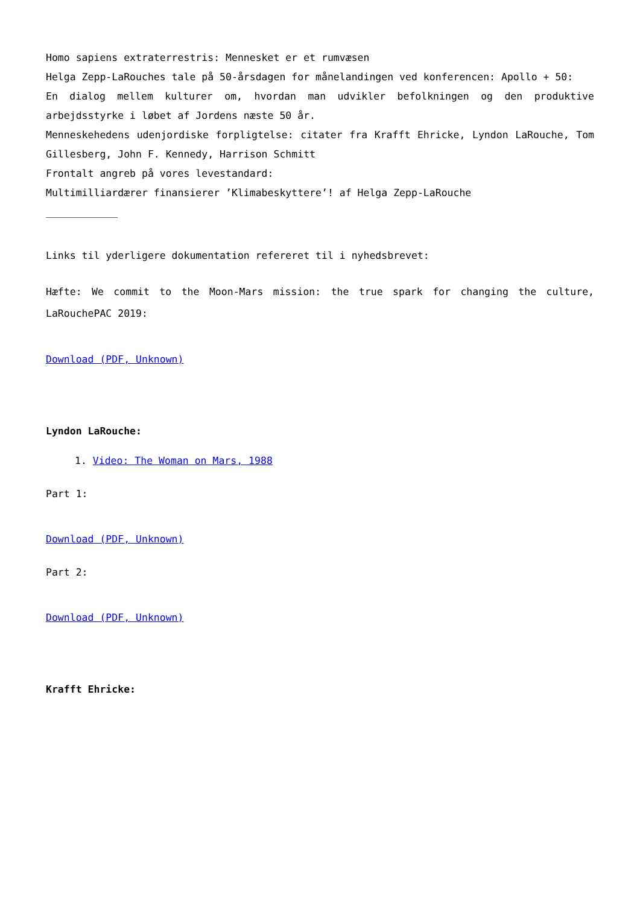Homo sapiens extraterrestris: Mennesket er et rumvæsen
Helga Zepp-LaRouches tale på 50-årsdagen for månelandingen ved konferencen: Apollo + 50:
En dialog mellem kulturer om, hvordan man udvikler befolkningen og den produktive arbejdsstyrke i løbet af Jordens næste 50 år.
Menneskehedens udenjordiske forpligtelse: citater fra Krafft Ehricke, Lyndon LaRouche, Tom Gillesberg, John F. Kennedy, Harrison Schmitt
Frontalt angreb på vores levestandard:
Multimilliardærer finansierer ’Klimabeskyttere’! af Helga Zepp-LaRouche
____________
Links til yderligere dokumentation refereret til i nyhedsbrevet:
Hæfte: We commit to the Moon-Mars mission: the true spark for changing the culture, LaRouchePAC 2019:
Download (PDF, Unknown)
Lyndon LaRouche:
1. Video: The Woman on Mars, 1988
Part 1:
Download (PDF, Unknown)
Part 2:
Download (PDF, Unknown)
Krafft Ehricke: